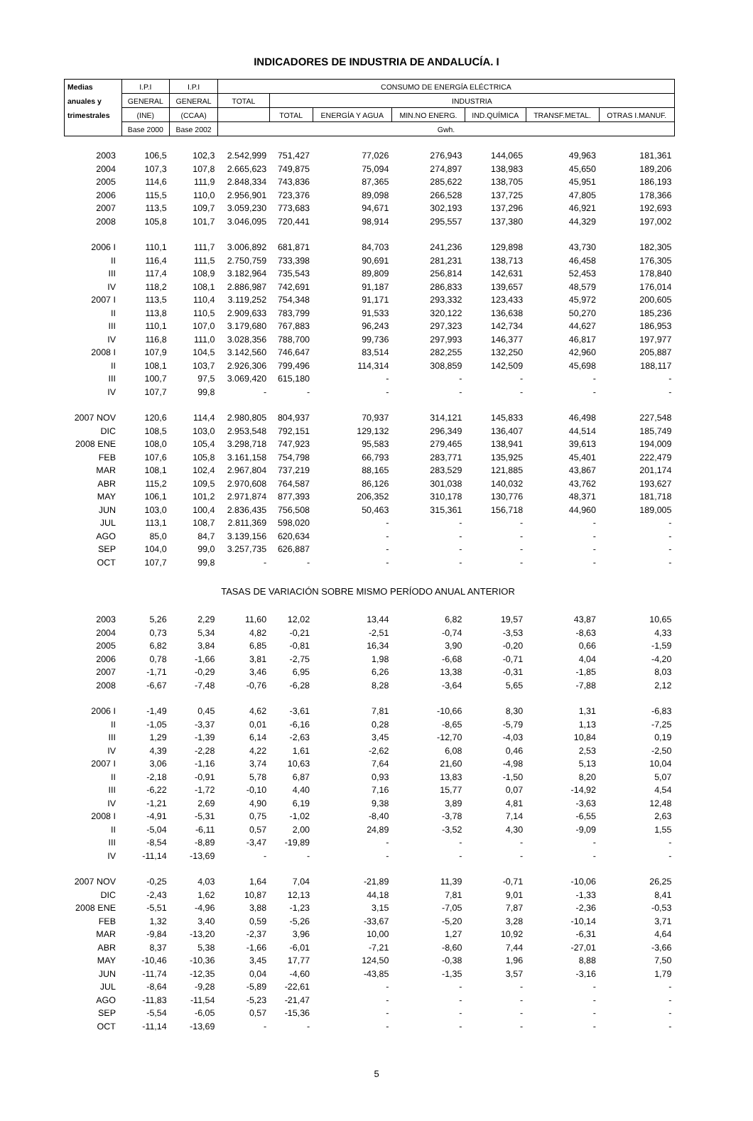INDICADORES DE INDUSTRIA DE ANDALUCÍA. I
| Medias | I.P.I | I.P.I | CONSUMO DE ENERGÍA ELÉCTRICA | | | | | | |
| --- | --- | --- | --- | --- | --- | --- | --- | --- | --- |
| anuales y | GENERAL | GENERAL | TOTAL | INDUSTRIA | | | | | |
| trimestrales | (INE) | (CCAA) | | TOTAL | ENERGÍA Y AGUA | MIN.NO ENERG. | IND.QUÍMICA | TRANSF.METAL. | OTRAS I.MANUF. |
| | Base 2000 | Base 2002 | Gwh. | | | | | | |
| 2003 | 106,5 | 102,3 | 2.542,999 | 751,427 | 77,026 | 276,943 | 144,065 | 49,963 | 181,361 |
| 2004 | 107,3 | 107,8 | 2.665,623 | 749,875 | 75,094 | 274,897 | 138,983 | 45,650 | 189,206 |
| 2005 | 114,6 | 111,9 | 2.848,334 | 743,836 | 87,365 | 285,622 | 138,705 | 45,951 | 186,193 |
| 2006 | 115,5 | 110,0 | 2.956,901 | 723,376 | 89,098 | 266,528 | 137,725 | 47,805 | 178,366 |
| 2007 | 113,5 | 109,7 | 3.059,230 | 773,683 | 94,671 | 302,193 | 137,296 | 46,921 | 192,693 |
| 2008 | 105,8 | 101,7 | 3.046,095 | 720,441 | 98,914 | 295,557 | 137,380 | 44,329 | 197,002 |
| 2006 I | 110,1 | 111,7 | 3.006,892 | 681,871 | 84,703 | 241,236 | 129,898 | 43,730 | 182,305 |
| II | 116,4 | 111,5 | 2.750,759 | 733,398 | 90,691 | 281,231 | 138,713 | 46,458 | 176,305 |
| III | 117,4 | 108,9 | 3.182,964 | 735,543 | 89,809 | 256,814 | 142,631 | 52,453 | 178,840 |
| IV | 118,2 | 108,1 | 2.886,987 | 742,691 | 91,187 | 286,833 | 139,657 | 48,579 | 176,014 |
| 2007 I | 113,5 | 110,4 | 3.119,252 | 754,348 | 91,171 | 293,332 | 123,433 | 45,972 | 200,605 |
| II | 113,8 | 110,5 | 2.909,633 | 783,799 | 91,533 | 320,122 | 136,638 | 50,270 | 185,236 |
| III | 110,1 | 107,0 | 3.179,680 | 767,883 | 96,243 | 297,323 | 142,734 | 44,627 | 186,953 |
| IV | 116,8 | 111,0 | 3.028,356 | 788,700 | 99,736 | 297,993 | 146,377 | 46,817 | 197,977 |
| 2008 I | 107,9 | 104,5 | 3.142,560 | 746,647 | 83,514 | 282,255 | 132,250 | 42,960 | 205,887 |
| II | 108,1 | 103,7 | 2.926,306 | 799,496 | 114,314 | 308,859 | 142,509 | 45,698 | 188,117 |
| III | 100,7 | 97,5 | 3.069,420 | 615,180 | - | - | - | - | - |
| IV | 107,7 | 99,8 | - | - | - | - | - | - | - |
| 2007 NOV | 120,6 | 114,4 | 2.980,805 | 804,937 | 70,937 | 314,121 | 145,833 | 46,498 | 227,548 |
| DIC | 108,5 | 103,0 | 2.953,548 | 792,151 | 129,132 | 296,349 | 136,407 | 44,514 | 185,749 |
| 2008 ENE | 108,0 | 105,4 | 3.298,718 | 747,923 | 95,583 | 279,465 | 138,941 | 39,613 | 194,009 |
| FEB | 107,6 | 105,8 | 3.161,158 | 754,798 | 66,793 | 283,771 | 135,925 | 45,401 | 222,479 |
| MAR | 108,1 | 102,4 | 2.967,804 | 737,219 | 88,165 | 283,529 | 121,885 | 43,867 | 201,174 |
| ABR | 115,2 | 109,5 | 2.970,608 | 764,587 | 86,126 | 301,038 | 140,032 | 43,762 | 193,627 |
| MAY | 106,1 | 101,2 | 2.971,874 | 877,393 | 206,352 | 310,178 | 130,776 | 48,371 | 181,718 |
| JUN | 103,0 | 100,4 | 2.836,435 | 756,508 | 50,463 | 315,361 | 156,718 | 44,960 | 189,005 |
| JUL | 113,1 | 108,7 | 2.811,369 | 598,020 | - | - | - | - | - |
| AGO | 85,0 | 84,7 | 3.139,156 | 620,634 | - | - | - | - | - |
| SEP | 104,0 | 99,0 | 3.257,735 | 626,887 | - | - | - | - | - |
| OCT | 107,7 | 99,8 | - | - | - | - | - | - | - |
| TASAS DE VARIACIÓN SOBRE MISMO PERÍODO ANUAL ANTERIOR | | | | | | | | | |
| 2003 | 5,26 | 2,29 | 11,60 | 12,02 | 13,44 | 6,82 | 19,57 | 43,87 | 10,65 |
| 2004 | 0,73 | 5,34 | 4,82 | -0,21 | -2,51 | -0,74 | -3,53 | -8,63 | 4,33 |
| 2005 | 6,82 | 3,84 | 6,85 | -0,81 | 16,34 | 3,90 | -0,20 | 0,66 | -1,59 |
| 2006 | 0,78 | -1,66 | 3,81 | -2,75 | 1,98 | -6,68 | -0,71 | 4,04 | -4,20 |
| 2007 | -1,71 | -0,29 | 3,46 | 6,95 | 6,26 | 13,38 | -0,31 | -1,85 | 8,03 |
| 2008 | -6,67 | -7,48 | -0,76 | -6,28 | 8,28 | -3,64 | 5,65 | -7,88 | 2,12 |
| 2006 I | -1,49 | 0,45 | 4,62 | -3,61 | 7,81 | -10,66 | 8,30 | 1,31 | -6,83 |
| II | -1,05 | -3,37 | 0,01 | -6,16 | 0,28 | -8,65 | -5,79 | 1,13 | -7,25 |
| III | 1,29 | -1,39 | 6,14 | -2,63 | 3,45 | -12,70 | -4,03 | 10,84 | 0,19 |
| IV | 4,39 | -2,28 | 4,22 | 1,61 | -2,62 | 6,08 | 0,46 | 2,53 | -2,50 |
| 2007 I | 3,06 | -1,16 | 3,74 | 10,63 | 7,64 | 21,60 | -4,98 | 5,13 | 10,04 |
| II | -2,18 | -0,91 | 5,78 | 6,87 | 0,93 | 13,83 | -1,50 | 8,20 | 5,07 |
| III | -6,22 | -1,72 | -0,10 | 4,40 | 7,16 | 15,77 | 0,07 | -14,92 | 4,54 |
| IV | -1,21 | 2,69 | 4,90 | 6,19 | 9,38 | 3,89 | 4,81 | -3,63 | 12,48 |
| 2008 I | -4,91 | -5,31 | 0,75 | -1,02 | -8,40 | -3,78 | 7,14 | -6,55 | 2,63 |
| II | -5,04 | -6,11 | 0,57 | 2,00 | 24,89 | -3,52 | 4,30 | -9,09 | 1,55 |
| III | -8,54 | -8,89 | -3,47 | -19,89 | - | - | - | - | - |
| IV | -11,14 | -13,69 | - | - | - | - | - | - | - |
| 2007 NOV | -0,25 | 4,03 | 1,64 | 7,04 | -21,89 | 11,39 | -0,71 | -10,06 | 26,25 |
| DIC | -2,43 | 1,62 | 10,87 | 12,13 | 44,18 | 7,81 | 9,01 | -1,33 | 8,41 |
| 2008 ENE | -5,51 | -4,96 | 3,88 | -1,23 | 3,15 | -7,05 | 7,87 | -2,36 | -0,53 |
| FEB | 1,32 | 3,40 | 0,59 | -5,26 | -33,67 | -5,20 | 3,28 | -10,14 | 3,71 |
| MAR | -9,84 | -13,20 | -2,37 | 3,96 | 10,00 | 1,27 | 10,92 | -6,31 | 4,64 |
| ABR | 8,37 | 5,38 | -1,66 | -6,01 | -7,21 | -8,60 | 7,44 | -27,01 | -3,66 |
| MAY | -10,46 | -10,36 | 3,45 | 17,77 | 124,50 | -0,38 | 1,96 | 8,88 | 7,50 |
| JUN | -11,74 | -12,35 | 0,04 | -4,60 | -43,85 | -1,35 | 3,57 | -3,16 | 1,79 |
| JUL | -8,64 | -9,28 | -5,89 | -22,61 | - | - | - | - | - |
| AGO | -11,83 | -11,54 | -5,23 | -21,47 | - | - | - | - | - |
| SEP | -5,54 | -6,05 | 0,57 | -15,36 | - | - | - | - | - |
| OCT | -11,14 | -13,69 | - | - | - | - | - | - | - |
5